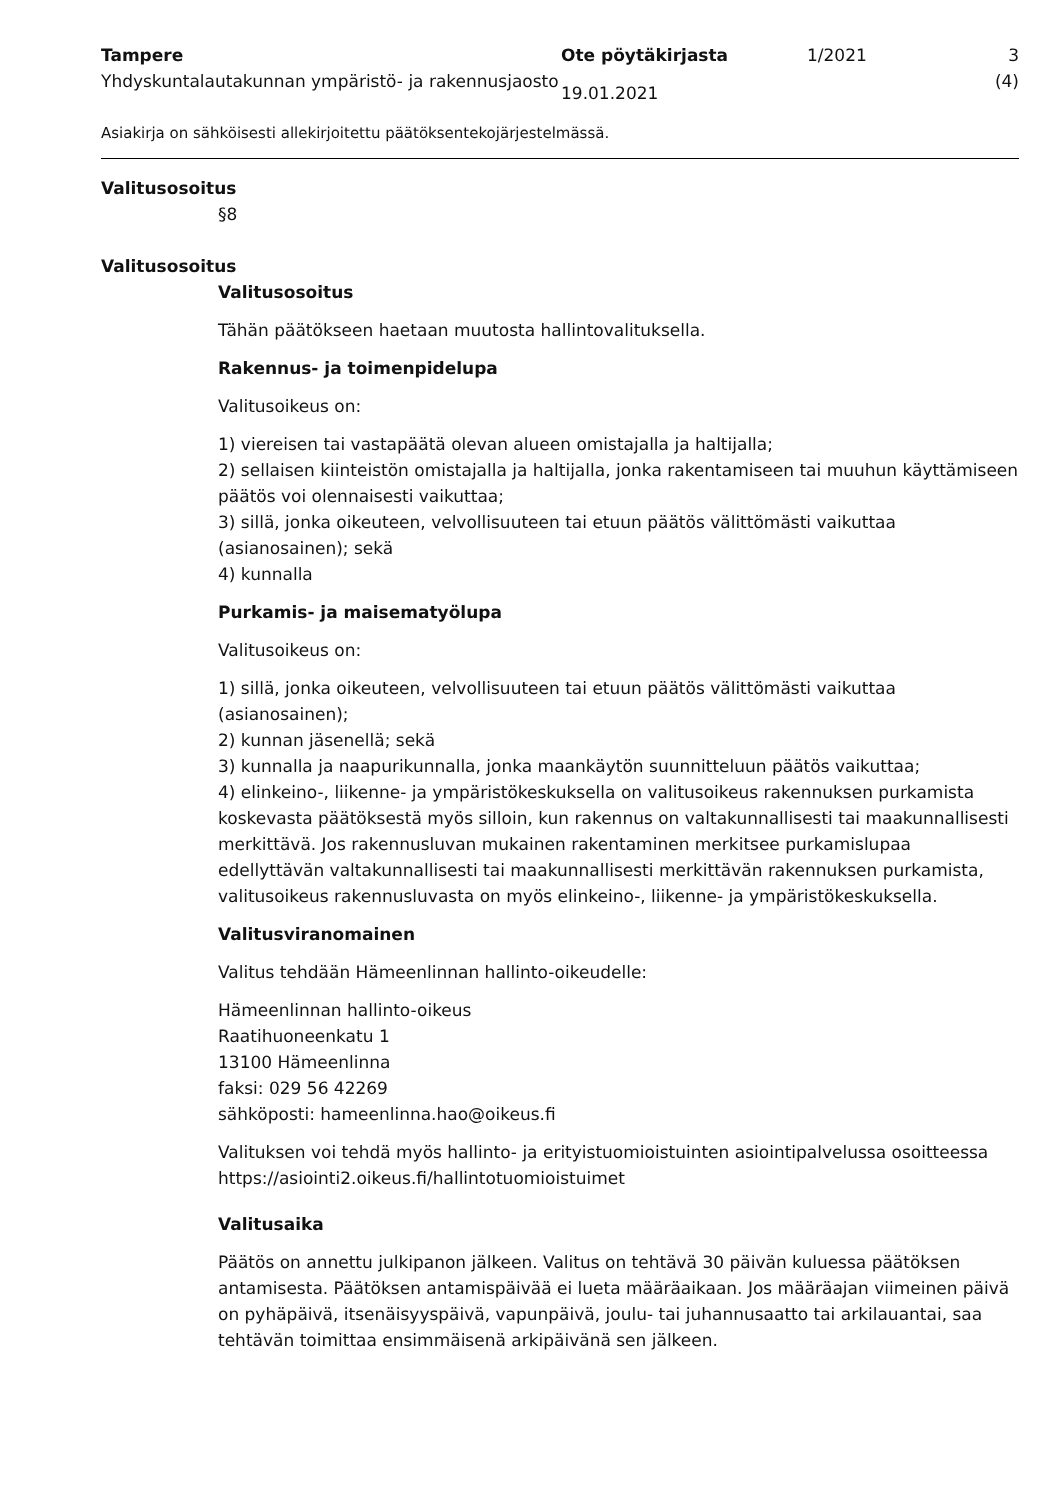Tampere
Yhdyskuntalautakunnan ympäristö- ja rakennusjaosto
Ote pöytäkirjasta
19.01.2021
1/2021 3 (4)
Asiakirja on sähköisesti allekirjoitettu päätöksentekojärjestelmässä.
Valitusosoitus
§8
Valitusosoitus
Valitusosoitus
Tähän päätökseen haetaan muutosta hallintovalituksella.
Rakennus- ja toimenpidelupa
Valitusoikeus on:
1) viereisen tai vastapäätä olevan alueen omistajalla ja haltijalla;
2) sellaisen kiinteistön omistajalla ja haltijalla, jonka rakentamiseen tai muuhun käyttämiseen päätös voi olennaisesti vaikuttaa;
3) sillä, jonka oikeuteen, velvollisuuteen tai etuun päätös välittömästi vaikuttaa (asianosainen); sekä
4) kunnalla
Purkamis- ja maisematyölupa
Valitusoikeus on:
1) sillä, jonka oikeuteen, velvollisuuteen tai etuun päätös välittömästi vaikuttaa (asianosainen);
2) kunnan jäsenellä; sekä
3) kunnalla ja naapurikunnalla, jonka maankäytön suunnitteluun päätös vaikuttaa;
4) elinkeino-, liikenne- ja ympäristökeskuksella on valitusoikeus rakennuksen purkamista koskevasta päätöksestä myös silloin, kun rakennus on valtakunnallisesti tai maakunnallisesti merkittävä. Jos rakennusluvan mukainen rakentaminen merkitsee purkamislupaa edellyttävän valtakunnallisesti tai maakunnallisesti merkittävän rakennuksen purkamista, valitusoikeus rakennusluvasta on myös elinkeino-, liikenne- ja ympäristökeskuksella.
Valitusviranomainen
Valitus tehdään Hämeenlinnan hallinto-oikeudelle:
Hämeenlinnan hallinto-oikeus
Raatihuoneenkatu 1
13100 Hämeenlinna
faksi: 029 56 42269
sähköposti: hameenlinna.hao@oikeus.fi
Valituksen voi tehdä myös hallinto- ja erityistuomioistuinten asiointipalvelussa osoitteessa https://asiointi2.oikeus.fi/hallintotuomioistuimet
Valitusaika
Päätös on annettu julkipanon jälkeen. Valitus on tehtävä 30 päivän kuluessa päätöksen antamisesta. Päätöksen antamispäivää ei lueta määräaikaan. Jos määräajan viimeinen päivä on pyhäpäivä, itsenäisyyspäivä, vapunpäivä, joulu- tai juhannusaatto tai arkilauantai, saa tehtävän toimittaa ensimmäisenä arkipäivänä sen jälkeen.